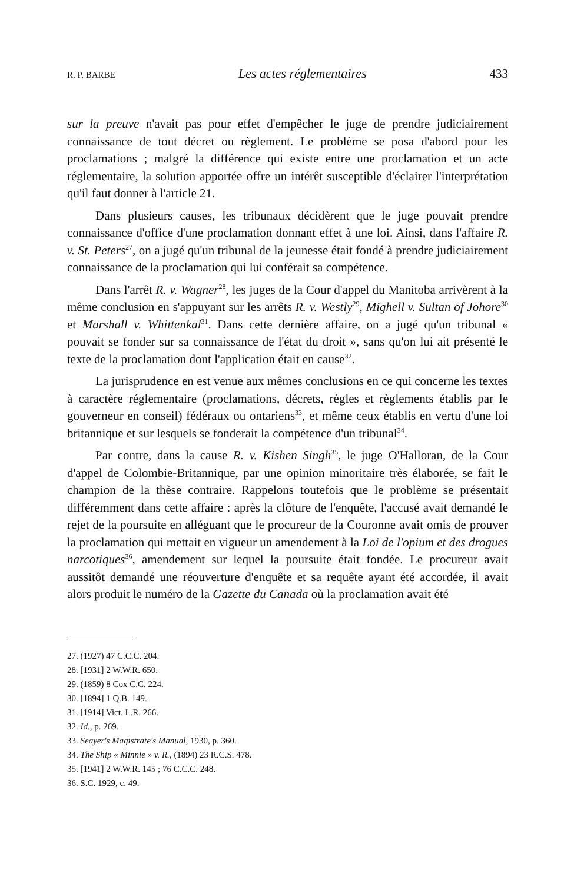R. P. BARBE Les actes réglementaires 433
sur la preuve n'avait pas pour effet d'empêcher le juge de prendre judiciairement connaissance de tout décret ou règlement. Le problème se posa d'abord pour les proclamations ; malgré la différence qui existe entre une proclamation et un acte réglementaire, la solution apportée offre un intérêt susceptible d'éclairer l'interprétation qu'il faut donner à l'article 21.
Dans plusieurs causes, les tribunaux décidèrent que le juge pouvait prendre connaissance d'office d'une proclamation donnant effet à une loi. Ainsi, dans l'affaire R. v. St. Peters<sup>27</sup>, on a jugé qu'un tribunal de la jeunesse était fondé à prendre judiciairement connaissance de la proclamation qui lui conférait sa compétence.
Dans l'arrêt R. v. Wagner<sup>28</sup>, les juges de la Cour d'appel du Manitoba arrivèrent à la même conclusion en s'appuyant sur les arrêts R. v. Westly<sup>29</sup>, Mighell v. Sultan of Johore<sup>30</sup> et Marshall v. Whittenkal<sup>31</sup>. Dans cette dernière affaire, on a jugé qu'un tribunal « pouvait se fonder sur sa connaissance de l'état du droit », sans qu'on lui ait présenté le texte de la proclamation dont l'application était en cause<sup>32</sup>.
La jurisprudence en est venue aux mêmes conclusions en ce qui concerne les textes à caractère réglementaire (proclamations, décrets, règles et règlements établis par le gouverneur en conseil) fédéraux ou ontariens<sup>33</sup>, et même ceux établis en vertu d'une loi britannique et sur lesquels se fonderait la compétence d'un tribunal<sup>34</sup>.
Par contre, dans la cause R. v. Kishen Singh<sup>35</sup>, le juge O'Halloran, de la Cour d'appel de Colombie-Britannique, par une opinion minoritaire très élaborée, se fait le champion de la thèse contraire. Rappelons toutefois que le problème se présentait différemment dans cette affaire : après la clôture de l'enquête, l'accusé avait demandé le rejet de la poursuite en alléguant que le procureur de la Couronne avait omis de prouver la proclamation qui mettait en vigueur un amendement à la Loi de l'opium et des drogues narcotiques<sup>36</sup>, amendement sur lequel la poursuite était fondée. Le procureur avait aussitôt demandé une réouverture d'enquête et sa requête ayant été accordée, il avait alors produit le numéro de la Gazette du Canada où la proclamation avait été
27. (1927) 47 C.C.C. 204.
28. [1931] 2 W.W.R. 650.
29. (1859) 8 Cox C.C. 224.
30. [1894] 1 Q.B. 149.
31. [1914] Vict. L.R. 266.
32. Id., p. 269.
33. Seayer's Magistrate's Manual, 1930, p. 360.
34. The Ship « Minnie » v. R., (1894) 23 R.C.S. 478.
35. [1941] 2 W.W.R. 145 ; 76 C.C.C. 248.
36. S.C. 1929, c. 49.